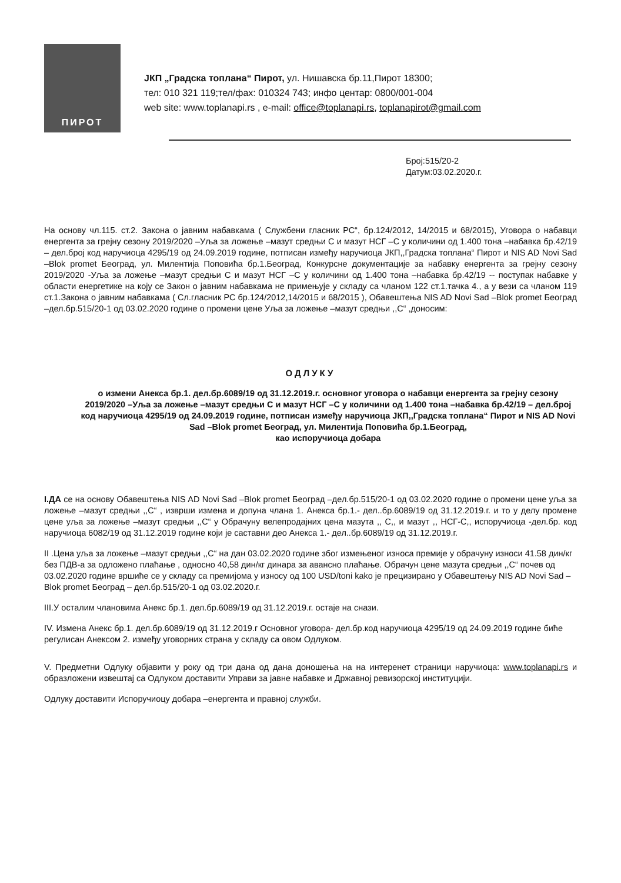ПИРОТ
ЈКП „Градска топлана“ Пирот, ул. Нишавска бр.11,Пирот 18300;
тел: 010 321 119;тел/фах: 010324 743; инфо центар: 0800/001-004
web site: www.toplanapi.rs , e-mail: office@toplanapi.rs, toplanapirot@gmail.com
Број:515/20-2
Датум:03.02.2020.г.
На основу чл.115. ст.2. Закона о јавним набавкама ( Службени гласник РС“, бр.124/2012, 14/2015 и 68/2015), Уговора о набавци енергента за грејну сезону 2019/2020 –Уља за ложење –мазут средњи С и мазут НСГ –С у количини од 1.400 тона –набавка бр.42/19 – дел.број код наручиоца 4295/19 од 24.09.2019 године, потписан између наручиоца ЈКП,,Градска топлана“ Пирот и NIS AD Novi Sad –Blok promet Београд, ул. Милентија Поповића бр.1.Београд, Конкурсне документације за набавку енергента за грејну сезону 2019/2020 -Уља за ложење –мазут средњи С и мазут НСГ –С у количини од 1.400 тона –набавка бр.42/19 -- поступак набавке у области енергетике на коју се Закон о јавним набавкама не примењује у складу са чланом 122 ст.1.тачка 4., а у вези са чланом 119 ст.1.Закона о јавним набавкама ( Сл.гласник РС бр.124/2012,14/2015 и 68/2015 ), Обавештења NIS AD Novi Sad –Blok promet Београд –дел.бр.515/20-1 од 03.02.2020 године о промени цене Уља за ложење –мазут средњи ,,С“ ,доносим:
ОДЛУКУ
о измени Анекса бр.1. дел.бр.6089/19 од 31.12.2019.г. основног уговора о набавци енергента за грејну сезону 2019/2020 –Уља за ложење –мазут средњи С и мазут НСГ –С у количини од 1.400 тона –набавка бр.42/19 – дел.број код наручиоца 4295/19 од 24.09.2019 године, потписан између наручиоца ЈКП,,Градска топлана“ Пирот и NIS AD Novi Sad –Blok promet Београд, ул. Милентија Поповића бр.1.Београд,
као испоручиоца добара
I.ДА се на основу Обавештења NIS AD Novi Sad –Blok promet Београд –дел.бр.515/20-1 од 03.02.2020 године о промени цене уља за ложење –мазут средњи ,,С“ , изврши измена и допуна члана 1. Анекса бр.1.- дел..бр.6089/19 од 31.12.2019.г. и то у делу промене цене уља за ложење –мазут средњи ,,С“ у Обрачуну велепродајних цена мазута ,, С,, и мазут ,, НСГ-С,, испоручиоца -дел.бр. код наручиоца 6082/19 од 31.12.2019 године који је саставни део Анекса 1.- дел..бр.6089/19 од 31.12.2019.г.
II .Цена уља за ложење –мазут средњи ,,С“ на дан 03.02.2020 године због измењеног износа премије у обрачуну износи 41.58 дин/кг без ПДВ-а за одложено плаћање , односно 40,58 дин/кг динара за авансно плаћање. Обрачун цене мазута средњи ,,С“ почев од 03.02.2020 године вршиће се у складу са премијома у износу од 100 USD/toni kako је прецизирано у Обавештењу NIS AD Novi Sad –Blok promet Београд – дел.бр.515/20-1 од 03.02.2020.г.
III.У осталим члановима Анекс бр.1. дел.бр.6089/19 од 31.12.2019.г. остаје на снази.
IV. Измена Анекс бр.1. дел.бр.6089/19 од 31.12.2019.г Основног уговора- дел.бр.код наручиоца 4295/19 од 24.09.2019 године биће регулисан Анексом 2. између уговорних страна у складу са овом Одлуком.
V. Предметни Одлуку објавити у року од три дана од дана доношења на на интеренет страници наручиоца: www.toplanapi.rs и образложени извештај са Одлуком доставити Управи за јавне набавке и Државној ревизорској институцији.
Одлуку доставити Испоручиоцу добара –енергента и правној служби.